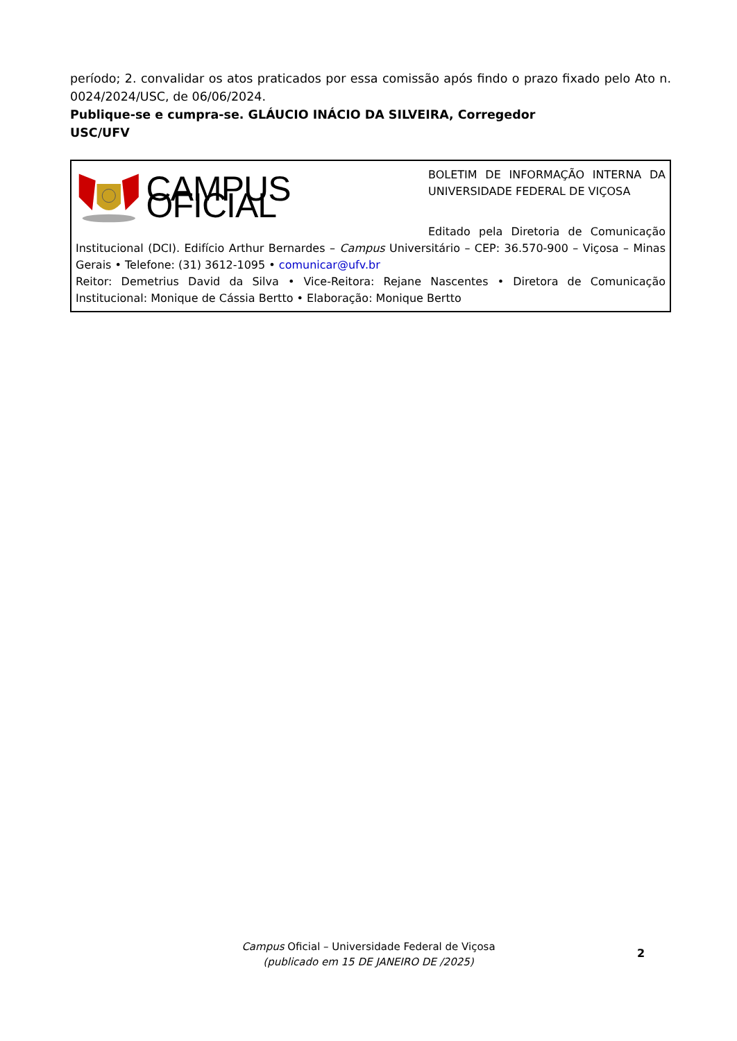período; 2. convalidar os atos praticados por essa comissão após findo o prazo fixado pelo Ato n. 0024/2024/USC, de 06/06/2024.
Publique-se e cumpra-se. GLÁUCIO INÁCIO DA SILVEIRA, Corregedor
USC/UFV
CAMPUS OFICIAL
BOLETIM DE INFORMAÇÃO INTERNA DA UNIVERSIDADE FEDERAL DE VIÇOSA
Editado pela Diretoria de Comunicação Institucional (DCI). Edifício Arthur Bernardes – Campus Universitário – CEP: 36.570-900 – Viçosa – Minas Gerais • Telefone: (31) 3612-1095 • comunicar@ufv.br
Reitor: Demetrius David da Silva • Vice-Reitora: Rejane Nascentes • Diretora de Comunicação Institucional: Monique de Cássia Bertto • Elaboração: Monique Bertto
Campus Oficial – Universidade Federal de Viçosa
(publicado em 15 DE JANEIRO DE /2025)
2